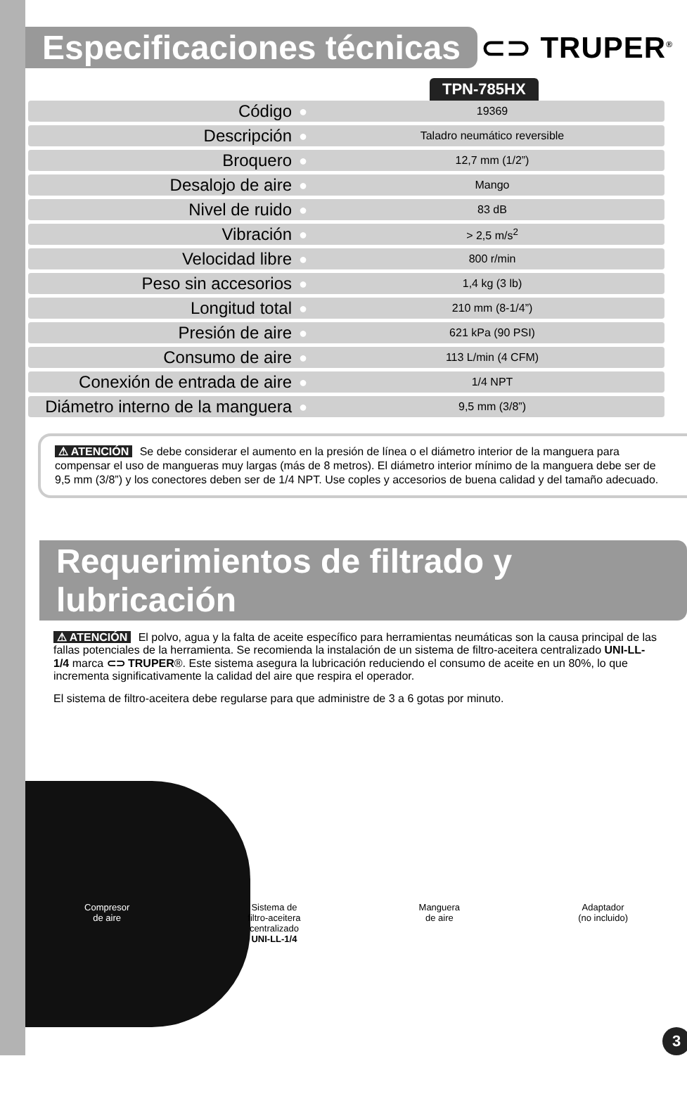Especificaciones técnicas ⊂⊃ TRUPER<sup>®</sup>
TPN-785HX
| Código | ● | 19369 |
| Descripción | ● | Taladro neumático reversible |
| Broquero | ● | 12,7 mm (1/2”) |
| Desalojo de aire | ● | Mango |
| Nivel de ruido | ● | 83 dB |
| Vibración | ● | > 2,5 m/s<sup>2</sup> |
| Velocidad libre | ● | 800 r/min |
| Peso sin accesorios | ● | 1,4 kg (3 lb) |
| Longitud total | ● | 210 mm (8-1/4”) |
| Presión de aire | ● | 621 kPa (90 PSI) |
| Consumo de aire | ● | 113 L/min (4 CFM) |
| Conexión de entrada de aire | ● | 1/4 NPT |
| Diámetro interno de la manguera | ● | 9,5 mm (3/8”) |
⚠ ATENCIÓN Se debe considerar el aumento en la presión de línea o el diámetro interior de la manguera para compensar el uso de mangueras muy largas (más de 8 metros). El diámetro interior mínimo de la manguera debe ser de 9,5 mm (3/8”) y los conectores deben ser de 1/4 NPT. Use coples y accesorios de buena calidad y del tamaño adecuado.
Requerimientos de filtrado y lubricación
⚠ ATENCIÓN El polvo, agua y la falta de aceite específico para herramientas neumáticas son la causa principal de las fallas potenciales de la herramienta. Se recomienda la instalación de un sistema de filtro-aceitera centralizado UNI-LL-1/4 marca ⊂⊃ TRUPER®. Este sistema asegura la lubricación reduciendo el consumo de aceite en un 80%, lo que incrementa significativamente la calidad del aire que respira el operador.
El sistema de filtro-aceitera debe regularse para que administre de 3 a 6 gotas por minuto.
Compresor
de aire
Sistema de
filtro-aceitera
centralizado
UNI-LL-1/4
Manguera
de aire
Adaptador
(no incluido)
3